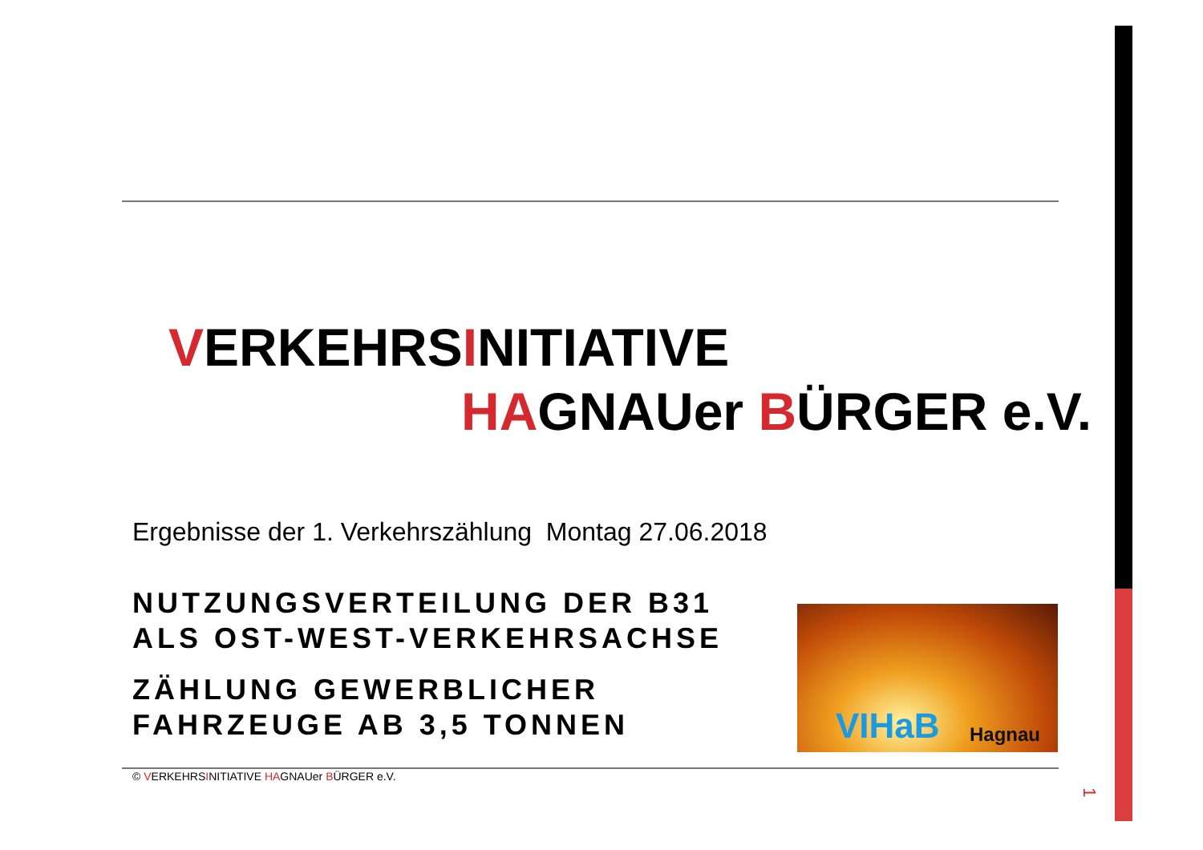VERKEHRSINITIATIVE
HAGNAUer BÜRGER e.V.
Ergebnisse der 1. Verkehrszählung Montag 27.06.2018
NUTZUNGSVERTEILUNG DER B31
ALS OST-WEST-VERKEHRSACHSE
ZÄHLUNG GEWERBLICHER
FAHRZEUGE AB 3,5 TONNEN
VIHaB Hagnau
© VERKEHRSINITIATIVE HAGNAUer BÜRGER e.V.
1